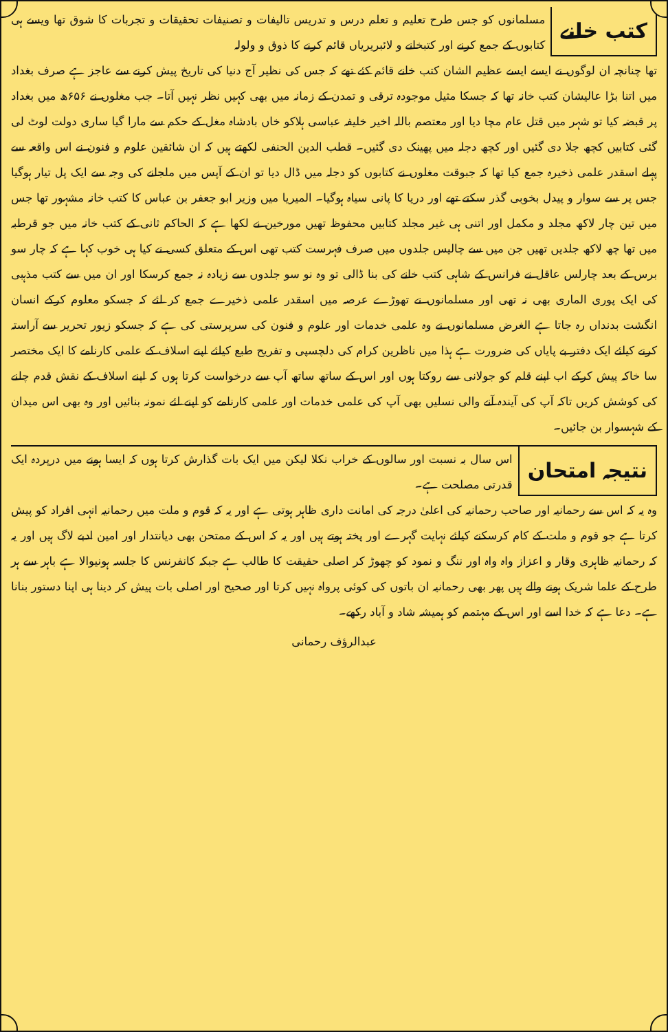کتب خانے
مسلمانوں کو جس طرح تعلیم و تعلم درس و تدریس تالیفات و تصنیفات تحقیقات و تجربات کا شوق تھا ویسے ہی کتابوں کے جمع کرنے اور کتبخانے و لائبریریاں قائم کرنے کا ذوق و ولولہ
تھا چنانچہ ان لوگوں نے ایسے ایسے عظیم الشان کتب خانے قائم کئے تھے کہ جس کی نظیر آج دنیا کی تاریخ پیش کرنے سے عاجز ہے صرف بغداد میں اتنا بڑا عالیشان کتب خانہ تھا کہ جسکا مثیل موجودہ ترقی و تمدن کے زمانہ میں بھی کہیں نظر نہیں آتا۔ جب مغلوں نے ۶۵۶ھ میں بغداد پر قبضہ کیا تو شہر میں قتل عام مچا دیا اور معتصم باللہ اخیر خلیفہ عباسی ہلاکو خاں بادشاہ مغل کے حکم سے مارا گیا ساری دولت لوٹ لی گئی کتابیں کچھ جلا دی گئیں اور کچھ دجلہ میں پھینک دی گئیں۔ قطب الدین الحنفی لکھتے ہیں کہ ان شائقین علوم و فنون نے اس واقعہ سے پہلے اسقدر علمی ذخیرہ جمع کیا تھا کہ جبوقت مغلوں نے کتابوں کو دجلہ میں ڈال دیا تو ان کے آپس میں ملجانے کی وجہ سے ایک پل تیار ہوگیا جس پر سے سوار و پیدل بخوبی گذر سکتے تھے اور دریا کا پانی سیاہ ہوگیا۔ المیریا میں وزیر ابو جعفر بن عباس کا کتب خانہ مشہور تھا جس میں تین چار لاکھ مجلد و مکمل اور اتنی ہی غیر مجلد کتابیں محفوظ تھیں مورخین نے لکھا ہے کہ الحاکم ثانی کے کتب خانہ میں جو قرطبہ میں تھا چھ لاکھ جلدیں تھیں جن میں سے چالیس جلدوں میں صرف فہرست کتب تھی اس کے متعلق کسی نے کیا ہی خوب کہا ہے کہ چار سو برس کے بعد چارلس عاقل نے فرانس کے شاہی کتب خانے کی بنا ڈالی تو وہ نو سو جلدوں سے زیادہ نہ جمع کرسکا اور ان میں سے کتب مذہبی کی ایک پوری الماری بھی نہ تھی اور مسلمانوں نے تھوڑے عرصہ میں اسقدر علمی ذخیرے جمع کر لئے کہ جسکو معلوم کرکے انسان انگشت بدنداں رہ جاتا ہے الغرض مسلمانوں نے وہ علمی خدمات اور علوم و فنون کی سرپرستی کی ہے کہ جسکو زیور تحریر سے آراستہ کرنے کیلئے ایک دفتر بے پایاں کی ضرورت ہے ہذا میں ناظرین کرام کی دلچسپی و تفریح طبع کیلئے اپنے اسلاف کے علمی کارنامے کا ایک مختصر سا خاکہ پیش کرکے اب اپنے قلم کو جولانی سے روکتا ہوں اور اس کے ساتھ ساتھ آپ سے درخواست کرتا ہوں کہ اپنے اسلاف کے نقش قدم چلنے کی کوشش کریں تاکہ آپ کی آیندہ آنے والی نسلیں بھی آپ کی علمی خدمات اور علمی کارنامے کو اپنے لئے نمونہ بنائیں اور وہ بھی اس میدان کے شہسوار بن جائیں۔
نتیجہ امتحان
اس سال بہ نسبت اور سالوں کے خراب نکلا لیکن میں ایک بات گذارش کرتا ہوں کہ ایسا ہونے میں درپردہ ایک قدرتی مصلحت ہے۔
وہ یہ کہ اس سے رحمانیہ اور صاحب رحمانیہ کی اعلیٰ درجہ کی امانت داری ظاہر ہوتی ہے اور یہ کہ قوم و ملت میں رحمانیہ انہی افراد کو پیش کرتا ہے جو قوم و ملت کے کام کرسکنے کیلئے نہایت گہرے اور پختہ ہوتے ہیں اور یہ کہ اس کے ممتحن بھی دیانتدار اور امین ادبے لاگ ہیں اور یہ کہ رحمانیہ ظاہری وقار و اعزاز واہ واہ اور ننگ و نمود کو چھوڑ کر اصلی حقیقت کا طالب ہے جبکہ کانفرنس کا جلسہ ہونیوالا ہے باہر سے ہر طرح کے علما شریک ہونے والے ہیں پھر بھی رحمانیہ ان باتوں کی کوئی پرواہ نہیں کرتا اور صحیح اور اصلی بات پیش کر دینا ہی اپنا دستور بنانا ہے۔ دعا ہے کہ خدا اسے اور اس کے مہتمم کو ہمیشہ شاد و آباد رکھے۔
عبدالرؤف رحمانی